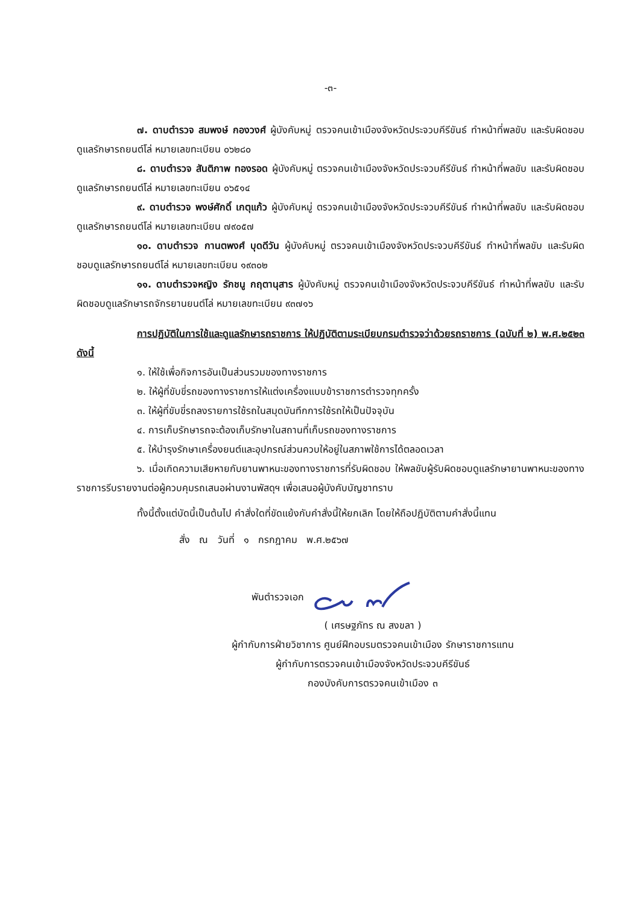-๓-
๗. ดาบตำรวจ สมพงษ์ กองวงศ์ ผู้บังคับหมู่ ตรวจคนเข้าเมืองจังหวัดประจวบคีรีขันธ์ ทำหน้าที่พลขับ และรับผิดชอบดูแลรักษารถยนต์โล่ หมายเลขทะเบียน ๐๖๒๘๐
๘. ดาบตำรวจ สันติภาพ ทองรอด ผู้บังคับหมู่ ตรวจคนเข้าเมืองจังหวัดประจวบคีรีขันธ์ ทำหน้าที่พลขับ และรับผิดชอบดูแลรักษารถยนต์โล่ หมายเลขทะเบียน ๐๖๕๑๔
๙. ดาบตำรวจ พงษ์ศักดิ์ เกตุแก้ว ผู้บังคับหมู่ ตรวจคนเข้าเมืองจังหวัดประจวบคีรีขันธ์ ทำหน้าที่พลขับ และรับผิดชอบดูแลรักษารถยนต์โล่ หมายเลขทะเบียน ๗๙๐๕๗
๑๐. ดาบตำรวจ กานตพงศ์ บุดดีวัน ผู้บังคับหมู่ ตรวจคนเข้าเมืองจังหวัดประจวบคีรีขันธ์ ทำหน้าที่พลขับ และรับผิดชอบดูแลรักษารถยนต์โล่ หมายเลขทะเบียน ๑๙๓๐๒
๑๑. ดาบตำรวจหญิง รักชนู กฤตานุสาร ผู้บังคับหมู่ ตรวจคนเข้าเมืองจังหวัดประจวบคีรีขันธ์ ทำหน้าที่พลขับ และรับผิดชอบดูแลรักษารถจักรยานยนต์โล่ หมายเลขทะเบียน ๙๓๗๑๖
การปฏิบัติในการใช้และดูแลรักษารถราชการ ให้ปฏิบัติตามระเบียบกรมตำรวจว่าด้วยรถราชการ (ฉบับที่ ๒) พ.ศ.๒๕๒๓ ดังนี้
๑. ให้ใช้เพื่อกิจการอันเป็นส่วนรวมของทางราชการ
๒. ให้ผู้ที่ขับขี่รถของทางราชการให้แต่งเครื่องแบบข้าราชการตำรวจทุกครั้ง
๓. ให้ผู้ที่ขับขี่รถลงรายการใช้รถในสมุดบันทึกการใช้รถให้เป็นปัจจุบัน
๔. การเก็บรักษารถจะต้องเก็บรักษาในสถานที่เก็บรถของทางราชการ
๕. ให้บำรุงรักษาเครื่องยนต์และอุปกรณ์ส่วนควบให้อยู่ในสภาพใช้การได้ตลอดเวลา
๖. เมื่อเกิดความเสียหายกับยานพาหนะของทางราชการที่รับผิดชอบ ให้พลขับผู้รับผิดชอบดูแลรักษายานพาหนะของทางราชการรีบรายงานต่อผู้ควบคุมรถเสนอผ่านงานพัสดุฯ เพื่อเสนอผู้บังคับบัญชาทราบ
ทั้งนี้ตั้งแต่บัดนี้เป็นต้นไป คำสั่งใดที่ขัดแย้งกับคำสั่งนี้ให้ยกเลิก โดยให้ถือปฏิบัติตามคำสั่งนี้แทน
สั่ง ณ วันที่ ๑ กรกฎาคม พ.ศ.๒๕๖๗
พันตำรวจเอก
( เศรษฐภัทร ณ สงขลา )
ผู้กำกับการฝ่ายวิชาการ ศูนย์ฝึกอบรมตรวจคนเข้าเมือง รักษาราชการแทน
ผู้กำกับการตรวจคนเข้าเมืองจังหวัดประจวบคีรีขันธ์
กองบังคับการตรวจคนเข้าเมือง ๓